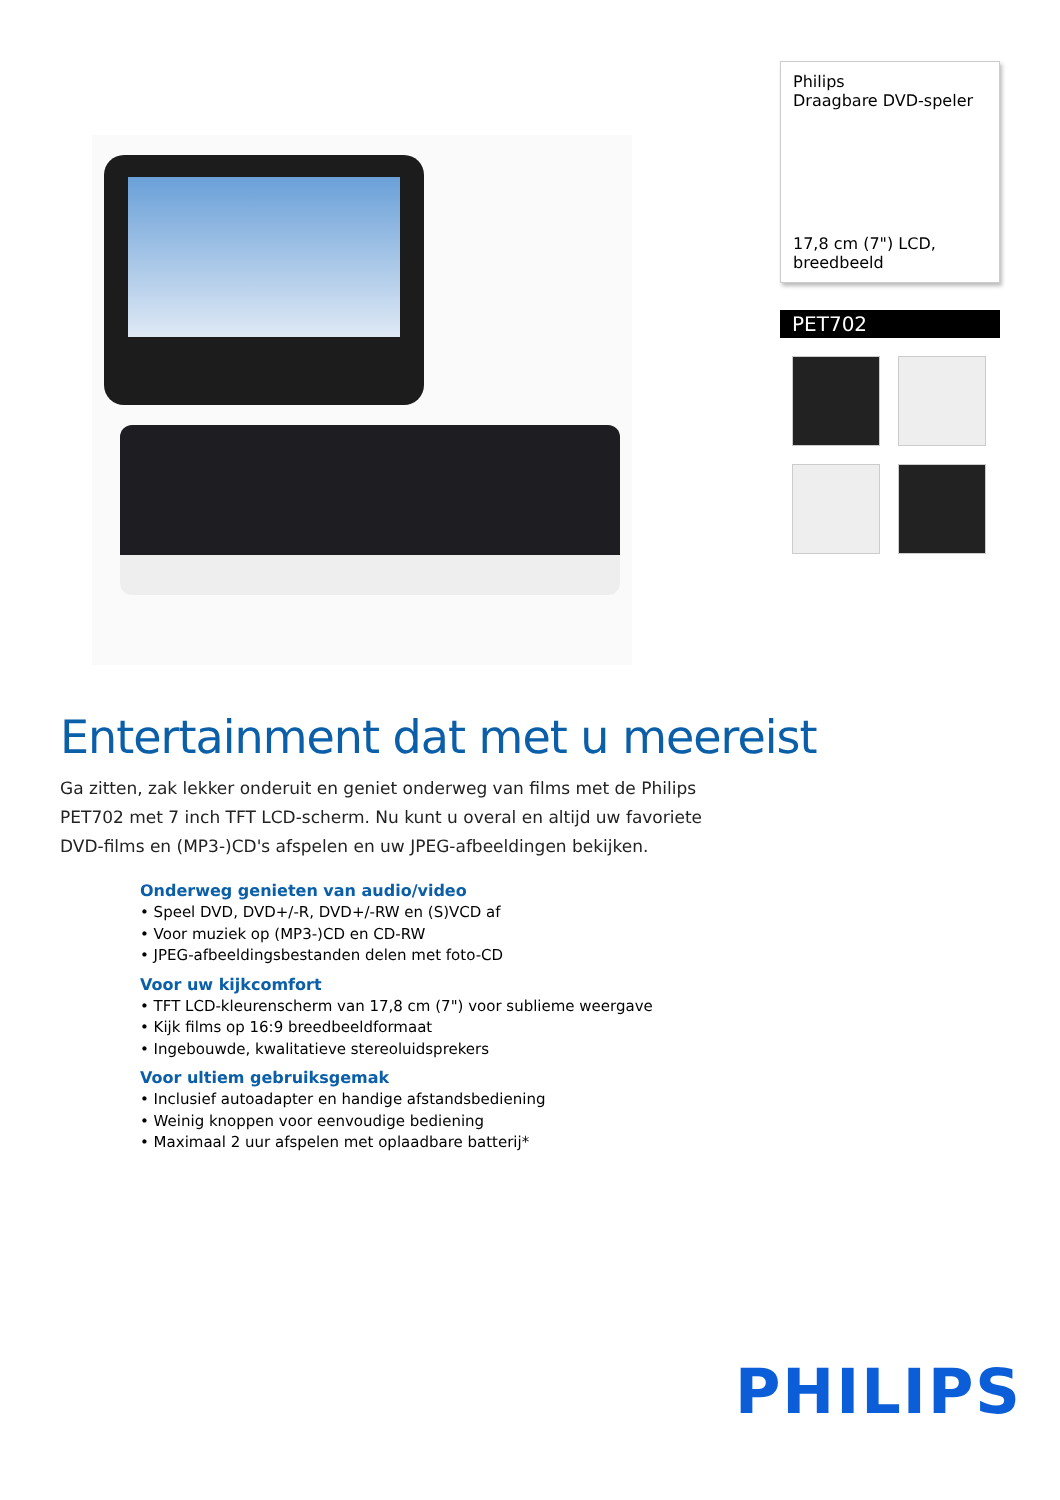Philips
Draagbare DVD-speler
17,8 cm (7") LCD, breedbeeld
PET702
Entertainment dat met u meereist
Ga zitten, zak lekker onderuit en geniet onderweg van films met de Philips PET702 met 7 inch TFT LCD-scherm. Nu kunt u overal en altijd uw favoriete DVD-films en (MP3-)CD's afspelen en uw JPEG-afbeeldingen bekijken.
Onderweg genieten van audio/video
• Speel DVD, DVD+/-R, DVD+/-RW en (S)VCD af
• Voor muziek op (MP3-)CD en CD-RW
• JPEG-afbeeldingsbestanden delen met foto-CD
Voor uw kijkcomfort
• TFT LCD-kleurenscherm van 17,8 cm (7") voor sublieme weergave
• Kijk films op 16:9 breedbeeldformaat
• Ingebouwde, kwalitatieve stereoluidsprekers
Voor ultiem gebruiksgemak
• Inclusief autoadapter en handige afstandsbediening
• Weinig knoppen voor eenvoudige bediening
• Maximaal 2 uur afspelen met oplaadbare batterij*
PHILIPS